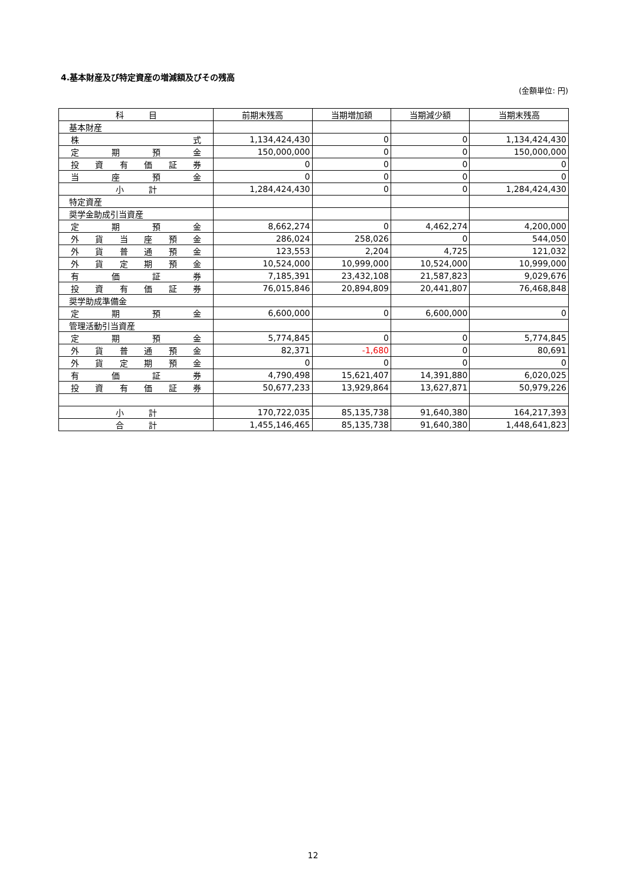4.基本財産及び特定資産の増減額及びその残高
(金額単位: 円)
| 科 目 | 前期末残高 | 当期増加額 | 当期減少額 | 当期末残高 |
| --- | --- | --- | --- | --- |
| 基本財産 | | | | |
| 株 式 | 1,134,424,430 | 0 | 0 | 1,134,424,430 |
| 定 期 預 金 | 150,000,000 | 0 | 0 | 150,000,000 |
| 投 資 有 価 証 券 | 0 | 0 | 0 | 0 |
| 当 座 預 金 | 0 | 0 | 0 | 0 |
| 小 計 | 1,284,424,430 | 0 | 0 | 1,284,424,430 |
| 特定資産 | | | | |
| 奨学金助成引当資産 | | | | |
| 定 期 預 金 | 8,662,274 | 0 | 4,462,274 | 4,200,000 |
| 外 貨 当 座 預 金 | 286,024 | 258,026 | 0 | 544,050 |
| 外 貨 普 通 預 金 | 123,553 | 2,204 | 4,725 | 121,032 |
| 外 貨 定 期 預 金 | 10,524,000 | 10,999,000 | 10,524,000 | 10,999,000 |
| 有 価 証 券 | 7,185,391 | 23,432,108 | 21,587,823 | 9,029,676 |
| 投 資 有 価 証 券 | 76,015,846 | 20,894,809 | 20,441,807 | 76,468,848 |
| 奨学助成準備金 | | | | |
| 定 期 預 金 | 6,600,000 | 0 | 6,600,000 | 0 |
| 管理活動引当資産 | | | | |
| 定 期 預 金 | 5,774,845 | 0 | 0 | 5,774,845 |
| 外 貨 普 通 預 金 | 82,371 | -1,680 | 0 | 80,691 |
| 外 貨 定 期 預 金 | 0 | 0 | 0 | 0 |
| 有 価 証 券 | 4,790,498 | 15,621,407 | 14,391,880 | 6,020,025 |
| 投 資 有 価 証 券 | 50,677,233 | 13,929,864 | 13,627,871 | 50,979,226 |
| 小 計 | 170,722,035 | 85,135,738 | 91,640,380 | 164,217,393 |
| 合 計 | 1,455,146,465 | 85,135,738 | 91,640,380 | 1,448,641,823 |
12